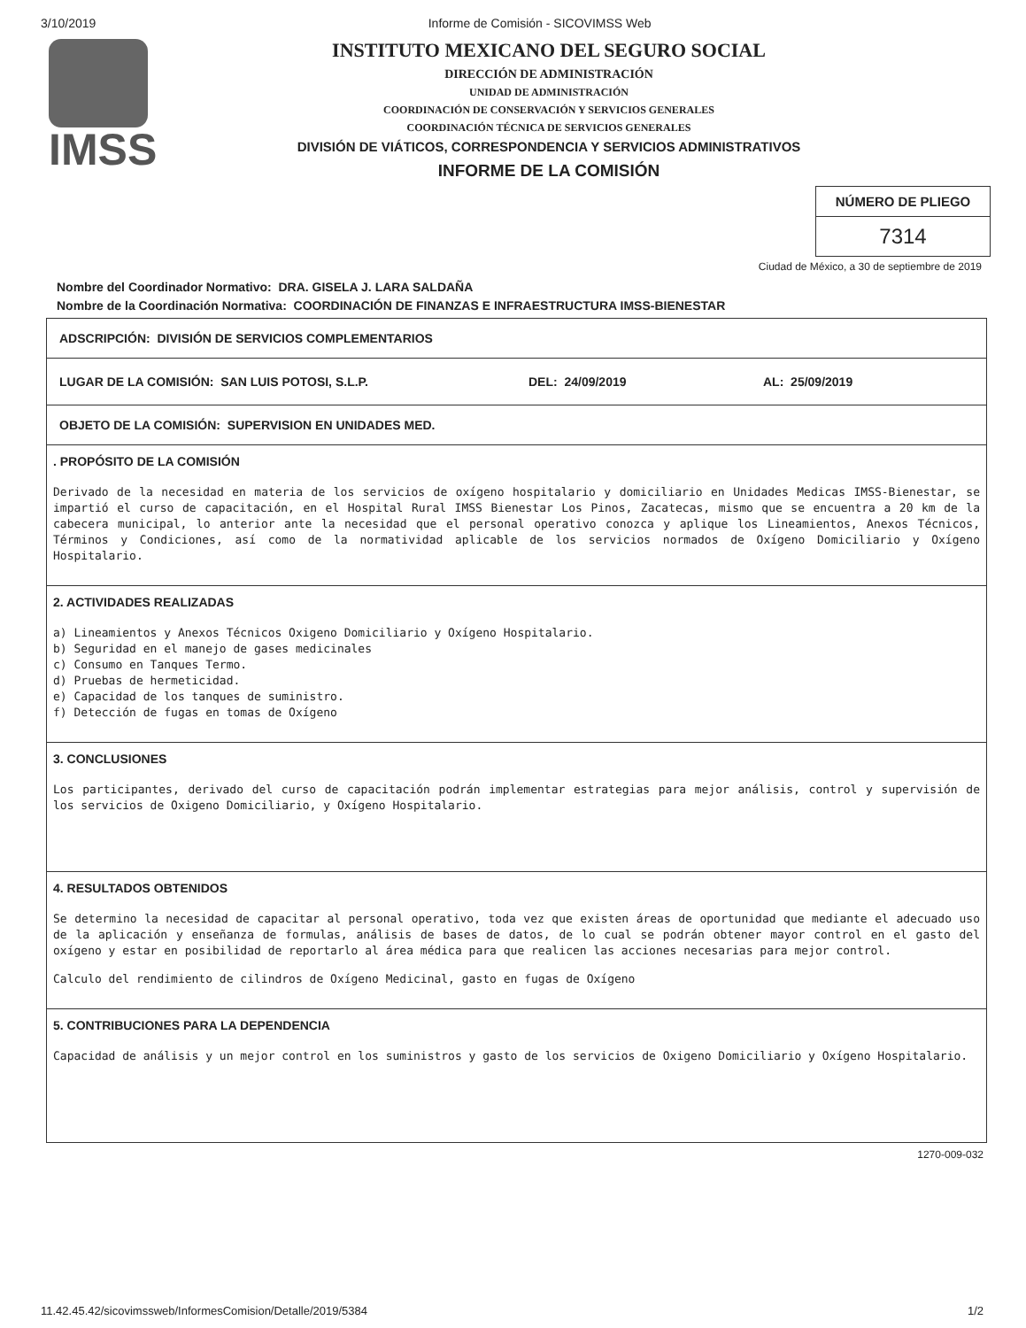3/10/2019 Informe de Comisión - SICOVIMSS Web
IMSS
INSTITUTO MEXICANO DEL SEGURO SOCIAL
DIRECCIÓN DE ADMINISTRACIÓN
UNIDAD DE ADMINISTRACIÓN
COORDINACIÓN DE CONSERVACIÓN Y SERVICIOS GENERALES
COORDINACIÓN TÉCNICA DE SERVICIOS GENERALES
DIVISIÓN DE VIÁTICOS, CORRESPONDENCIA Y SERVICIOS ADMINISTRATIVOS
INFORME DE LA COMISIÓN
NÚMERO DE PLIEGO
7314
Ciudad de México, a 30 de septiembre de 2019
Nombre del Coordinador Normativo: DRA. GISELA J. LARA SALDAÑA
Nombre de la Coordinación Normativa: COORDINACIÓN DE FINANZAS E INFRAESTRUCTURA IMSS-BIENESTAR
ADSCRIPCIÓN: DIVISIÓN DE SERVICIOS COMPLEMENTARIOS
LUGAR DE LA COMISIÓN: SAN LUIS POTOSI, S.L.P. DEL: 24/09/2019 AL: 25/09/2019
OBJETO DE LA COMISIÓN: SUPERVISION EN UNIDADES MED.
. PROPÓSITO DE LA COMISIÓN
Derivado de la necesidad en materia de los servicios de oxígeno hospitalario y domiciliario en Unidades Medicas IMSS-Bienestar, se impartió el curso de capacitación, en el Hospital Rural IMSS Bienestar Los Pinos, Zacatecas, mismo que se encuentra a 20 km de la cabecera municipal, lo anterior ante la necesidad que el personal operativo conozca y aplique los Lineamientos, Anexos Técnicos, Términos y Condiciones, así como de la normatividad aplicable de los servicios normados de Oxígeno Domiciliario y Oxígeno Hospitalario.
2. ACTIVIDADES REALIZADAS
a) Lineamientos y Anexos Técnicos Oxigeno Domiciliario y Oxígeno Hospitalario.
b) Seguridad en el manejo de gases medicinales
c) Consumo en Tanques Termo.
d) Pruebas de hermeticidad.
e) Capacidad de los tanques de suministro.
f) Detección de fugas en tomas de Oxígeno
3. CONCLUSIONES
Los participantes, derivado del curso de capacitación podrán implementar estrategias para mejor análisis, control y supervisión de los servicios de Oxigeno Domiciliario, y Oxígeno Hospitalario.
4. RESULTADOS OBTENIDOS
Se determino la necesidad de capacitar al personal operativo, toda vez que existen áreas de oportunidad que mediante el adecuado uso de la aplicación y enseñanza de formulas, análisis de bases de datos, de lo cual se podrán obtener mayor control en el gasto del oxígeno y estar en posibilidad de reportarlo al área médica para que realicen las acciones necesarias para mejor control.
Calculo del rendimiento de cilindros de Oxígeno Medicinal, gasto en fugas de Oxígeno
5. CONTRIBUCIONES PARA LA DEPENDENCIA
Capacidad de análisis y un mejor control en los suministros y gasto de los servicios de Oxigeno Domiciliario y Oxígeno Hospitalario.
1270-009-032
11.42.45.42/sicovimssweb/InformesComision/Detalle/2019/5384 1/2